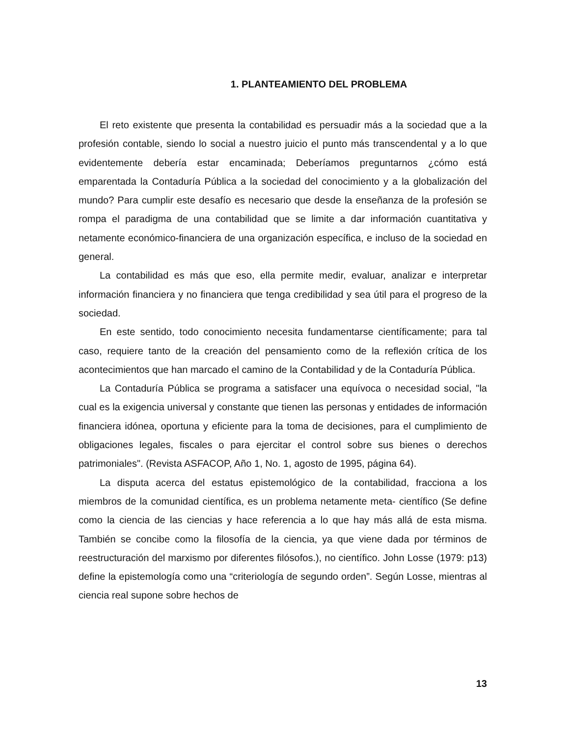1. PLANTEAMIENTO DEL PROBLEMA
El reto existente que presenta la contabilidad es persuadir más a la sociedad que a la profesión contable, siendo lo social a nuestro juicio el punto más transcendental y a lo que evidentemente debería estar encaminada; Deberíamos preguntarnos ¿cómo está emparentada la Contaduría Pública a la sociedad del conocimiento y a la globalización del mundo? Para cumplir este desafío es necesario que desde la enseñanza de la profesión se rompa el paradigma de una contabilidad que se limite a dar información cuantitativa y netamente económico-financiera de una organización específica, e incluso de la sociedad en general.
La contabilidad es más que eso, ella permite medir, evaluar, analizar e interpretar información financiera y no financiera que tenga credibilidad y sea útil para el progreso de la sociedad.
En este sentido, todo conocimiento necesita fundamentarse científicamente; para tal caso, requiere tanto de la creación del pensamiento como de la reflexión crítica de los acontecimientos que han marcado el camino de la Contabilidad y de la Contaduría Pública.
La Contaduría Pública se programa a satisfacer una equívoca o necesidad social, "la cual es la exigencia universal y constante que tienen las personas y entidades de información financiera idónea, oportuna y eficiente para la toma de decisiones, para el cumplimiento de obligaciones legales, fiscales o para ejercitar el control sobre sus bienes o derechos patrimoniales". (Revista ASFACOP, Año 1, No. 1, agosto de 1995, página 64).
La disputa acerca del estatus epistemológico de la contabilidad, fracciona a los miembros de la comunidad científica, es un problema netamente meta- científico (Se define como la ciencia de las ciencias y hace referencia a lo que hay más allá de esta misma. También se concibe como la filosofía de la ciencia, ya que viene dada por términos de reestructuración del marxismo por diferentes filósofos.), no científico. John Losse (1979: p13) define la epistemología como una “criteriología de segundo orden”. Según Losse, mientras al ciencia real supone sobre hechos de
13